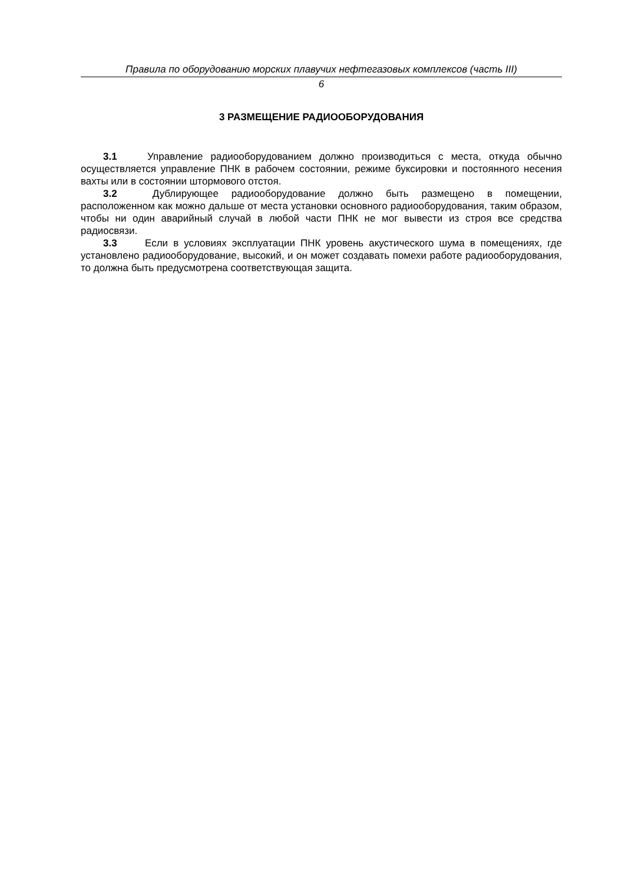Правила по оборудованию морских плавучих нефтегазовых комплексов (часть III)
6
3 РАЗМЕЩЕНИЕ РАДИООБОРУДОВАНИЯ
3.1 Управление радиооборудованием должно производиться с места, откуда обычно осуществляется управление ПНК в рабочем состоянии, режиме буксировки и постоянного несения вахты или в состоянии штормового отстоя.
3.2 Дублирующее радиооборудование должно быть размещено в помещении, расположенном как можно дальше от места установки основного радиооборудования, таким образом, чтобы ни один аварийный случай в любой части ПНК не мог вывести из строя все средства радиосвязи.
3.3 Если в условиях эксплуатации ПНК уровень акустического шума в помещениях, где установлено радиооборудование, высокий, и он может создавать помехи работе радиооборудования, то должна быть предусмотрена соответствующая защита.